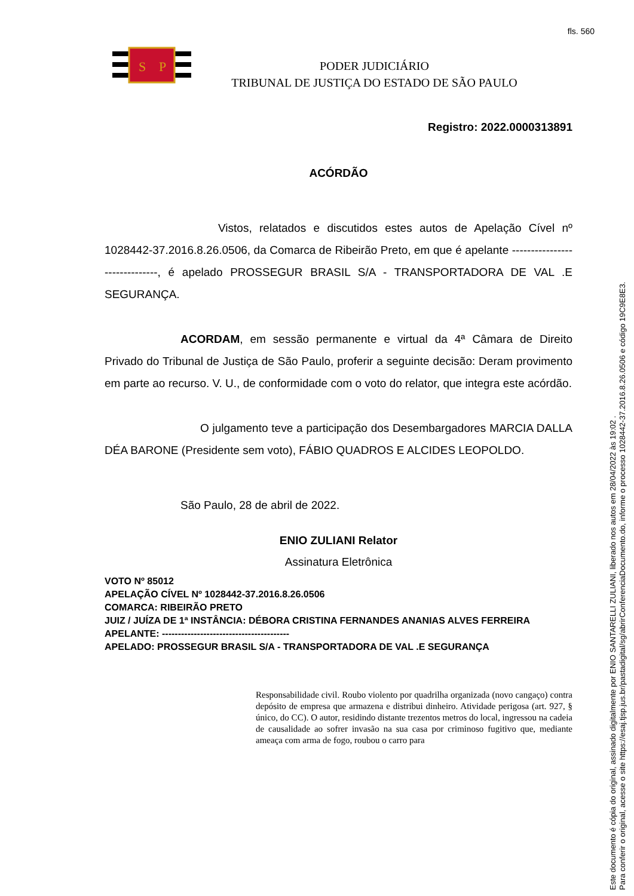fls. 560
S
P
PODER JUDICIÁRIO
TRIBUNAL DE JUSTIÇA DO ESTADO DE SÃO PAULO
Registro: 2022.0000313891
ACÓRDÃO
Vistos, relatados e discutidos estes autos de Apelação Cível nº 1028442-37.2016.8.26.0506, da Comarca de Ribeirão Preto, em que é apelante ------------------------------, é apelado PROSSEGUR BRASIL S/A - TRANSPORTADORA DE VAL .E SEGURANÇA.
ACORDAM, em sessão permanente e virtual da 4ª Câmara de Direito Privado do Tribunal de Justiça de São Paulo, proferir a seguinte decisão: Deram provimento em parte ao recurso. V. U., de conformidade com o voto do relator, que integra este acórdão.
O julgamento teve a participação dos Desembargadores MARCIA DALLA DÉA BARONE (Presidente sem voto), FÁBIO QUADROS E ALCIDES LEOPOLDO.
São Paulo, 28 de abril de 2022.
ENIO ZULIANI Relator
Assinatura Eletrônica
VOTO Nº 85012
APELAÇÃO CÍVEL Nº 1028442-37.2016.8.26.0506
COMARCA: RIBEIRÃO PRETO
JUIZ / JUÍZA DE 1ª INSTÂNCIA: DÉBORA CRISTINA FERNANDES ANANIAS ALVES FERREIRA
APELANTE: ----------------------------------------
APELADO: PROSSEGUR BRASIL S/A - TRANSPORTADORA DE VAL .E SEGURANÇA
Responsabilidade civil. Roubo violento por quadrilha organizada (novo cangaço) contra depósito de empresa que armazena e distribui dinheiro. Atividade perigosa (art. 927, § único, do CC). O autor, residindo distante trezentos metros do local, ingressou na cadeia de causalidade ao sofrer invasão na sua casa por criminoso fugitivo que, mediante ameaça com arma de fogo, roubou o carro para
Este documento é cópia do original, assinado digitalmente por ENIO SANTARELLI ZULIANI, liberado nos autos em 28/04/2022 às 19:02 .
Para conferir o original, acesse o site https://esaj.tjsp.jus.br/pastadigital/sg/abrirConferenciaDocumento.do, informe o processo 1028442-37.2016.8.26.0506 e código 19C9E8E3.